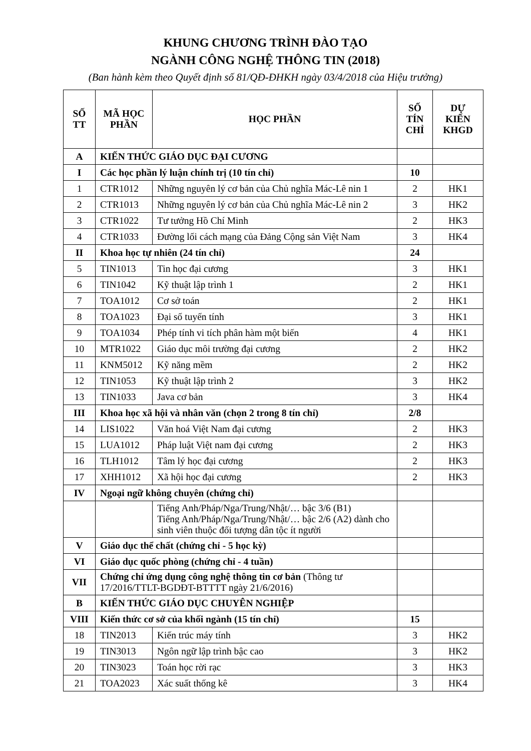KHUNG CHƯƠNG TRÌNH ĐÀO TẠO
NGÀNH CÔNG NGHỆ THÔNG TIN (2018)
(Ban hành kèm theo Quyết định số 81/QĐ-ĐHKH ngày 03/4/2018 của Hiệu trưởng)
| SỐ TT | MÃ HỌC PHẦN | HỌC PHẦN | SỐ TÍN CHỈ | DỰ KIẾN KHGD |
| --- | --- | --- | --- | --- |
| A | KIẾN THỨC GIÁO DỤC ĐẠI CƯƠNG | | | |
| I | Các học phần lý luận chính trị (10 tín chỉ) | | 10 | |
| 1 | CTR1012 | Những nguyên lý cơ bản của Chủ nghĩa Mác-Lê nin 1 | 2 | HK1 |
| 2 | CTR1013 | Những nguyên lý cơ bản của Chủ nghĩa Mác-Lê nin 2 | 3 | HK2 |
| 3 | CTR1022 | Tư tưởng Hồ Chí Minh | 2 | HK3 |
| 4 | CTR1033 | Đường lối cách mạng của Đảng Cộng sản Việt Nam | 3 | HK4 |
| II | Khoa học tự nhiên (24 tín chỉ) | | 24 | |
| 5 | TIN1013 | Tin học đại cương | 3 | HK1 |
| 6 | TIN1042 | Kỹ thuật lập trình 1 | 2 | HK1 |
| 7 | TOA1012 | Cơ sở toán | 2 | HK1 |
| 8 | TOA1023 | Đại số tuyến tính | 3 | HK1 |
| 9 | TOA1034 | Phép tính vi tích phân hàm một biến | 4 | HK1 |
| 10 | MTR1022 | Giáo dục môi trường đại cương | 2 | HK2 |
| 11 | KNM5012 | Kỹ năng mềm | 2 | HK2 |
| 12 | TIN1053 | Kỹ thuật lập trình 2 | 3 | HK2 |
| 13 | TIN1033 | Java cơ bản | 3 | HK4 |
| III | Khoa học xã hội và nhân văn (chọn 2 trong 8 tín chỉ) | | 2/8 | |
| 14 | LIS1022 | Văn hoá Việt Nam đại cương | 2 | HK3 |
| 15 | LUA1012 | Pháp luật Việt nam đại cương | 2 | HK3 |
| 16 | TLH1012 | Tâm lý học đại cương | 2 | HK3 |
| 17 | XHH1012 | Xã hội học đại cương | 2 | HK3 |
| IV | Ngoại ngữ không chuyên (chứng chỉ) | | | |
| | | Tiếng Anh/Pháp/Nga/Trung/Nhật/… bậc 3/6 (B1) Tiếng Anh/Pháp/Nga/Trung/Nhật/… bậc 2/6 (A2) dành cho sinh viên thuộc đối tượng dân tộc ít người | | |
| V | Giáo dục thể chất (chứng chỉ - 5 học kỳ) | | | |
| VI | Giáo dục quốc phòng (chứng chỉ - 4 tuần) | | | |
| VII | Chứng chỉ ứng dụng công nghệ thông tin cơ bản (Thông tư 17/2016/TTLT-BGDĐT-BTTTT ngày 21/6/2016) | | | |
| B | KIẾN THỨC GIÁO DỤC CHUYÊN NGHIỆP | | | |
| VIII | Kiến thức cơ sở của khối ngành (15 tín chỉ) | | 15 | |
| 18 | TIN2013 | Kiến trúc máy tính | 3 | HK2 |
| 19 | TIN3013 | Ngôn ngữ lập trình bậc cao | 3 | HK2 |
| 20 | TIN3023 | Toán học rời rạc | 3 | HK3 |
| 21 | TOA2023 | Xác suất thống kê | 3 | HK4 |